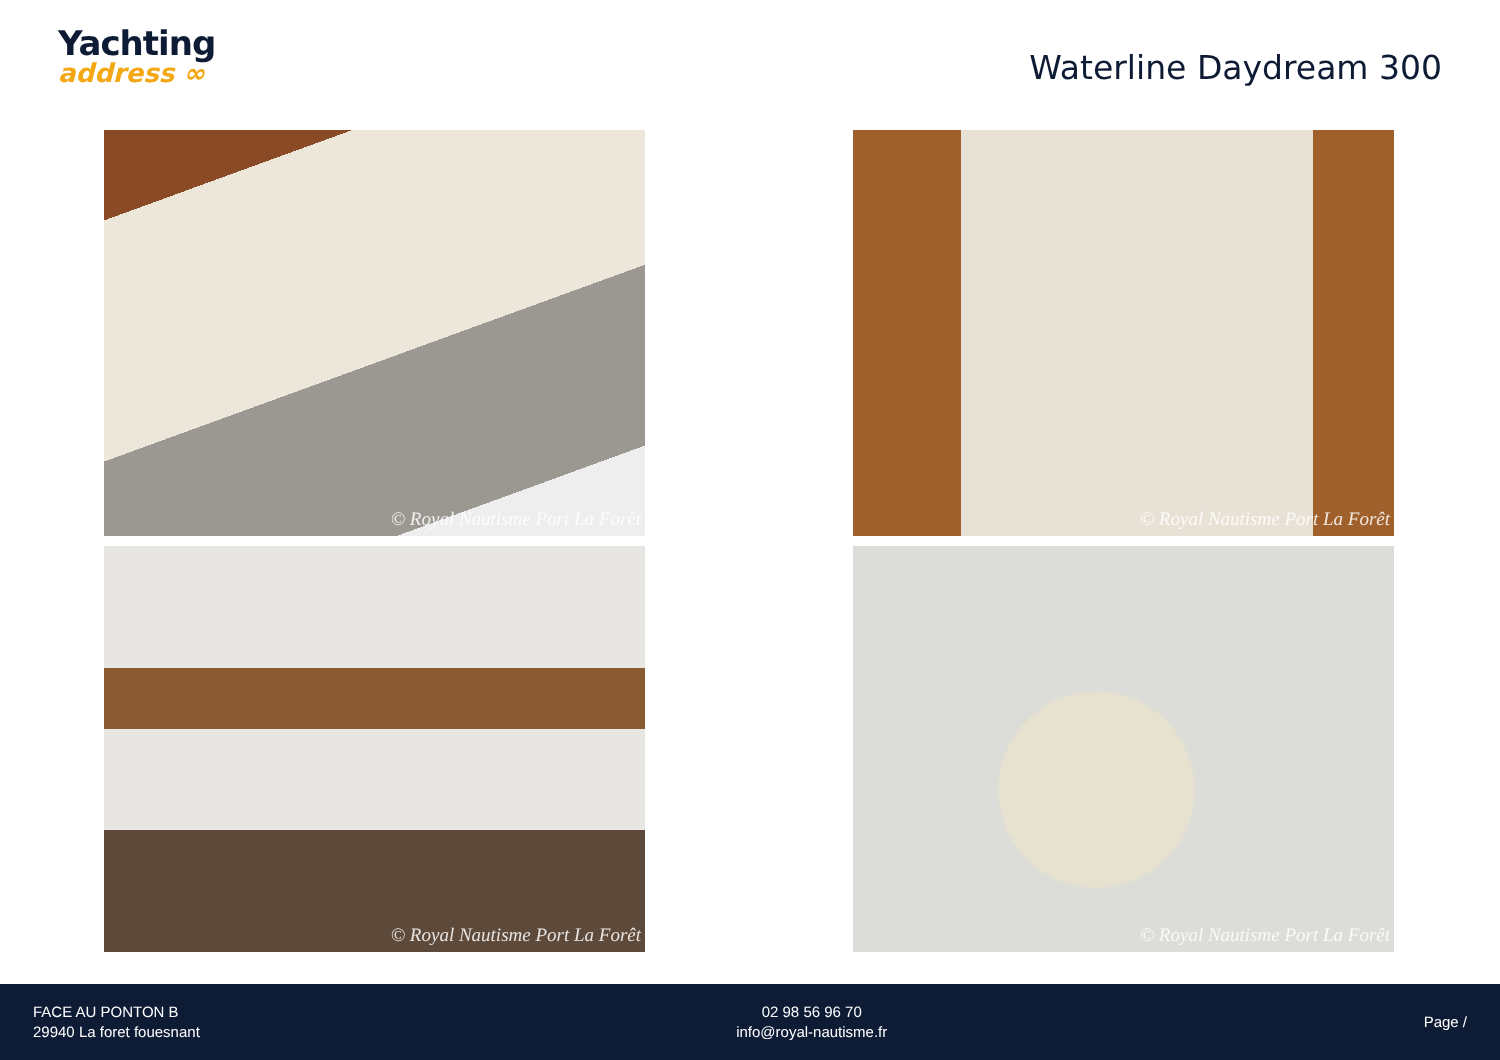Yachting
address ∞
Waterline Daydream 300
© Royal Nautisme Port La Forêt
© Royal Nautisme Port La Forêt
© Royal Nautisme Port La Forêt
© Royal Nautisme Port La Forêt
FACE AU PONTON B
29940 La foret fouesnant
02 98 56 96 70
info@royal-nautisme.fr
Page /